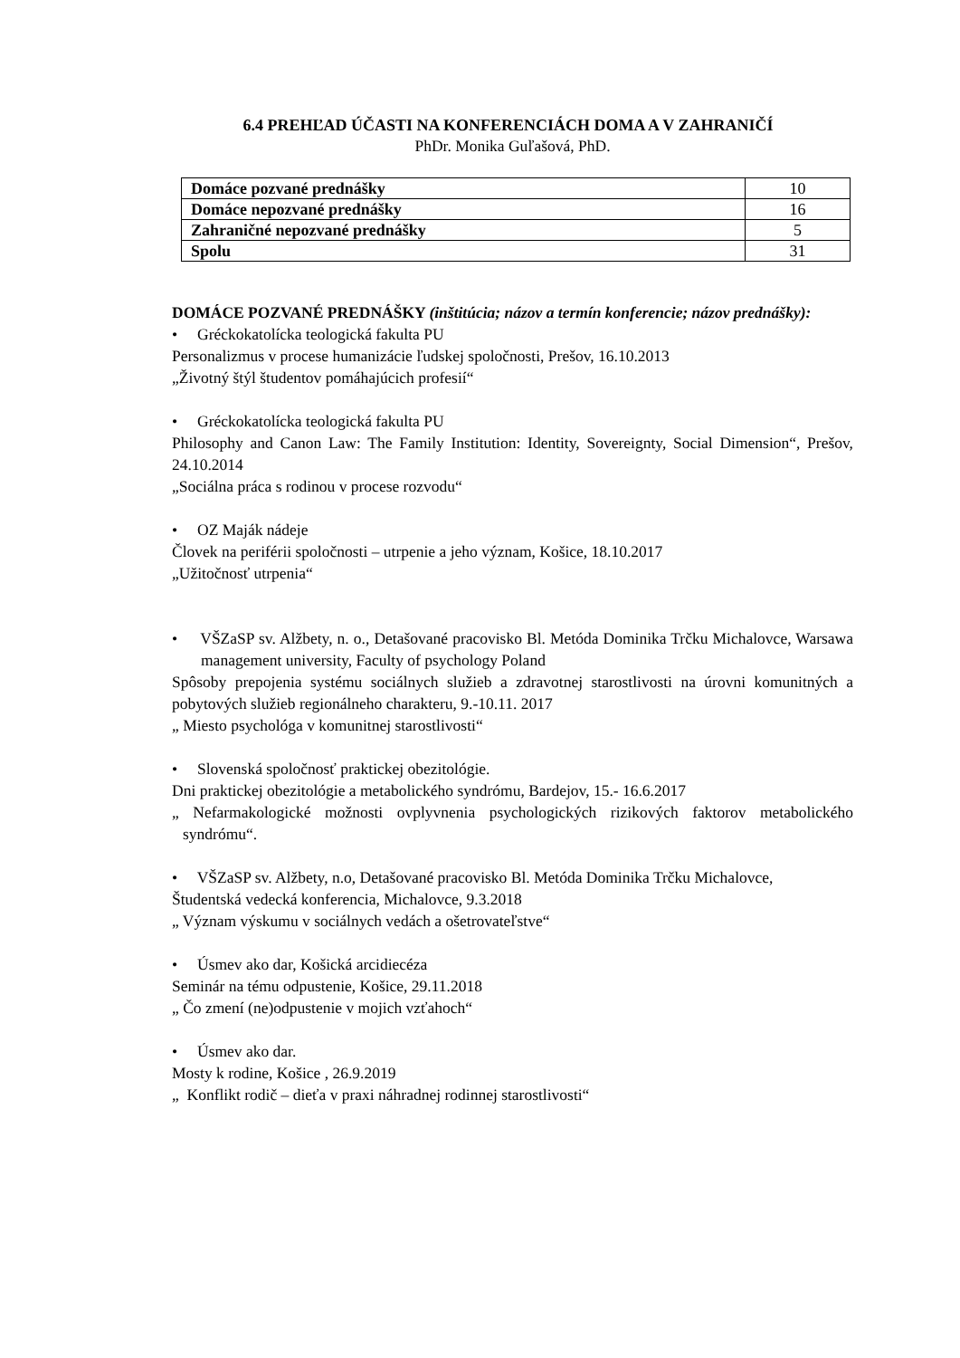6.4 PREHĽAD ÚČASTI NA KONFERENCIÁCH DOMA A V ZAHRANIČÍ
PhDr. Monika Guľašová, PhD.
| Domáce pozvané prednášky | 10 |
| Domáce nepozvané prednášky | 16 |
| Zahraničné nepozvané prednášky | 5 |
| Spolu | 31 |
DOMÁCE POZVANÉ PREDNÁŠKY (inštitúcia; názov a termín konferencie; názov prednášky):
• Gréckokatolícka teologická fakulta PU
Personalizmus v procese humanizácie ľudskej spoločnosti, Prešov, 16.10.2013
„Životný štýl študentov pomáhajúcich profesií“
• Gréckokatolícka teologická fakulta PU
Philosophy and Canon Law: The Family Institution: Identity, Sovereignty, Social Dimension“, Prešov, 24.10.2014
„Sociálna práca s rodinou v procese rozvodu“
• OZ Maják nádeje
Človek na periférii spoločnosti – utrpenie a jeho význam, Košice, 18.10.2017
„Užitočnosť utrpenia“
• VŠZaSP sv. Alžbety, n. o., Detašované pracovisko Bl. Metóda Dominika Trčku Michalovce, Warsawa management university, Faculty of psychology Poland
Spôsoby prepojenia systému sociálnych služieb a zdravotnej starostlivosti na úrovni komunitných a pobytových služieb regionálneho charakteru, 9.-10.11. 2017
„ Miesto psychológa v komunitnej starostlivosti“
• Slovenská spoločnosť praktickej obezitológie.
Dni praktickej obezitológie a metabolického syndrómu, Bardejov, 15.- 16.6.2017
„ Nefarmakologické možnosti ovplyvnenia psychologických rizikových faktorov metabolického syndrómu“.
• VŠZaSP sv. Alžbety, n.o, Detašované pracovisko Bl. Metóda Dominika Trčku Michalovce,
Študentská vedecká konferencia, Michalovce, 9.3.2018
„ Význam výskumu v sociálnych vedách a ošetrovateľstve“
• Úsmev ako dar, Košická arcidiecéza
Seminár na tému odpustenie, Košice, 29.11.2018
„ Čo zmení (ne)odpustenie v mojich vzťahoch“
• Úsmev ako dar.
Mosty k rodine, Košice , 26.9.2019
„ Konflikt rodič – dieťa v praxi náhradnej rodinnej starostlivosti“